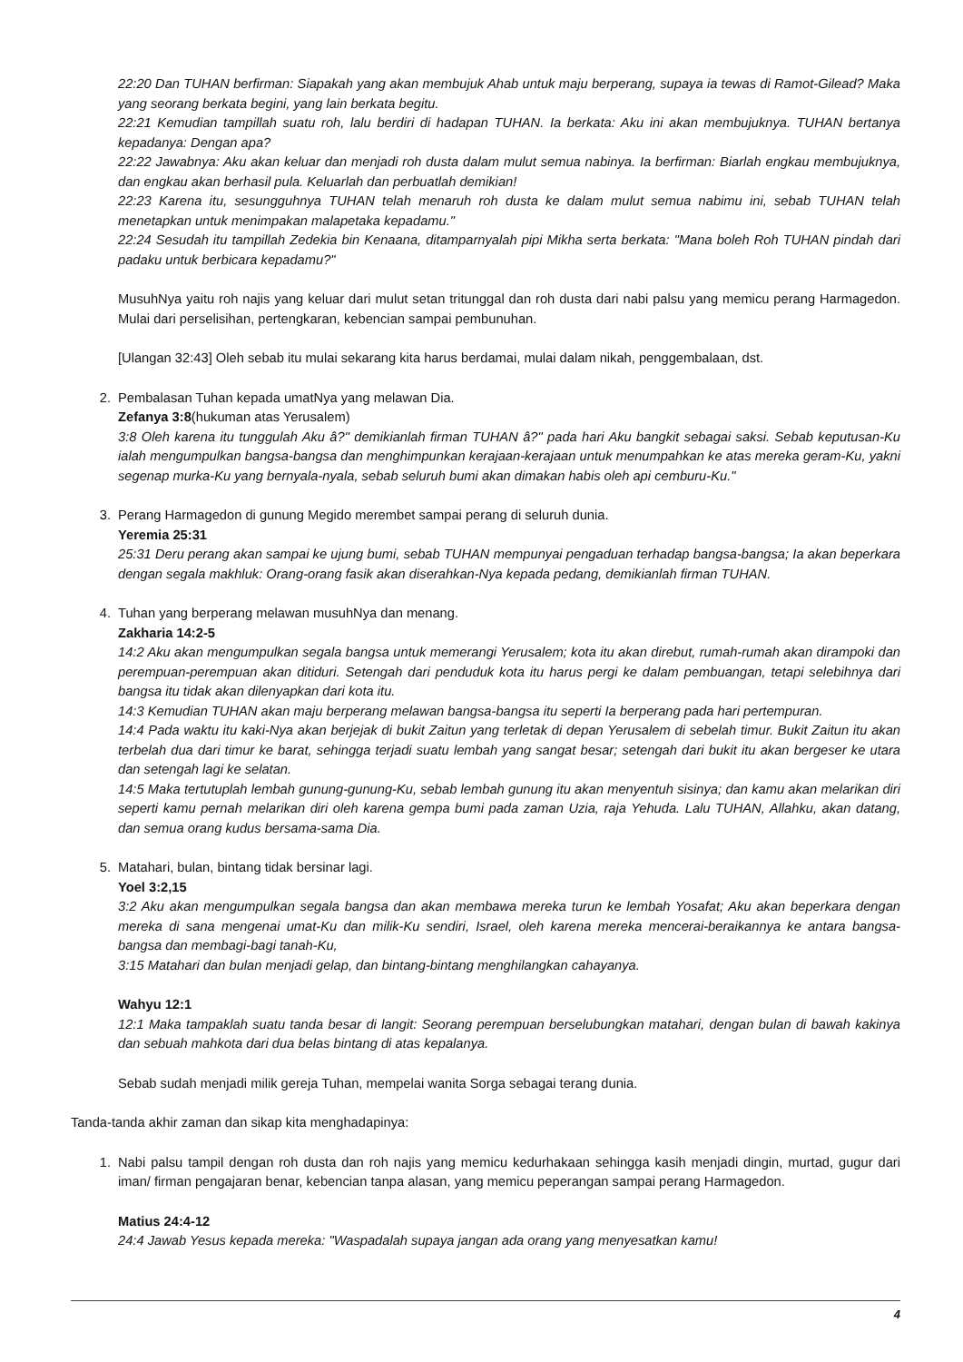22:20 Dan TUHAN berfirman: Siapakah yang akan membujuk Ahab untuk maju berperang, supaya ia tewas di Ramot-Gilead? Maka yang seorang berkata begini, yang lain berkata begitu.
22:21 Kemudian tampillah suatu roh, lalu berdiri di hadapan TUHAN. Ia berkata: Aku ini akan membujuknya. TUHAN bertanya kepadanya: Dengan apa?
22:22 Jawabnya: Aku akan keluar dan menjadi roh dusta dalam mulut semua nabinya. Ia berfirman: Biarlah engkau membujuknya, dan engkau akan berhasil pula. Keluarlah dan perbuatlah demikian!
22:23 Karena itu, sesungguhnya TUHAN telah menaruh roh dusta ke dalam mulut semua nabimu ini, sebab TUHAN telah menetapkan untuk menimpakan malapetaka kepadamu."
22:24 Sesudah itu tampillah Zedekia bin Kenaana, ditamparnyalah pipi Mikha serta berkata: "Mana boleh Roh TUHAN pindah dari padaku untuk berbicara kepadamu?"
MusuhNya yaitu roh najis yang keluar dari mulut setan tritunggal dan roh dusta dari nabi palsu yang memicu perang Harmagedon. Mulai dari perselisihan, pertengkaran, kebencian sampai pembunuhan.
[Ulangan 32:43] Oleh sebab itu mulai sekarang kita harus berdamai, mulai dalam nikah, penggembalaan, dst.
2. Pembalasan Tuhan kepada umatNya yang melawan Dia.
Zefanya 3:8(hukuman atas Yerusalem)
3:8 Oleh karena itu tunggulah Aku â?" demikianlah firman TUHAN â?" pada hari Aku bangkit sebagai saksi. Sebab keputusan-Ku ialah mengumpulkan bangsa-bangsa dan menghimpunkan kerajaan-kerajaan untuk menumpahkan ke atas mereka geram-Ku, yakni segenap murka-Ku yang bernyala-nyala, sebab seluruh bumi akan dimakan habis oleh api cemburu-Ku."
3. Perang Harmagedon di gunung Megido merembet sampai perang di seluruh dunia.
Yeremia 25:31
25:31 Deru perang akan sampai ke ujung bumi, sebab TUHAN mempunyai pengaduan terhadap bangsa-bangsa; Ia akan beperkara dengan segala makhluk: Orang-orang fasik akan diserahkan-Nya kepada pedang, demikianlah firman TUHAN.
4. Tuhan yang berperang melawan musuhNya dan menang.
Zakharia 14:2-5
14:2 Aku akan mengumpulkan segala bangsa untuk memerangi Yerusalem; kota itu akan direbut, rumah-rumah akan dirampoki dan perempuan-perempuan akan ditiduri. Setengah dari penduduk kota itu harus pergi ke dalam pembuangan, tetapi selebihnya dari bangsa itu tidak akan dilenyapkan dari kota itu.
14:3 Kemudian TUHAN akan maju berperang melawan bangsa-bangsa itu seperti Ia berperang pada hari pertempuran.
14:4 Pada waktu itu kaki-Nya akan berjejak di bukit Zaitun yang terletak di depan Yerusalem di sebelah timur. Bukit Zaitun itu akan terbelah dua dari timur ke barat, sehingga terjadi suatu lembah yang sangat besar; setengah dari bukit itu akan bergeser ke utara dan setengah lagi ke selatan.
14:5 Maka tertutuplah lembah gunung-gunung-Ku, sebab lembah gunung itu akan menyentuh sisinya; dan kamu akan melarikan diri seperti kamu pernah melarikan diri oleh karena gempa bumi pada zaman Uzia, raja Yehuda. Lalu TUHAN, Allahku, akan datang, dan semua orang kudus bersama-sama Dia.
5. Matahari, bulan, bintang tidak bersinar lagi.
Yoel 3:2,15
3:2 Aku akan mengumpulkan segala bangsa dan akan membawa mereka turun ke lembah Yosafat; Aku akan beperkara dengan mereka di sana mengenai umat-Ku dan milik-Ku sendiri, Israel, oleh karena mereka mencerai-beraikannya ke antara bangsa-bangsa dan membagi-bagi tanah-Ku,
3:15 Matahari dan bulan menjadi gelap, dan bintang-bintang menghilangkan cahayanya.
Wahyu 12:1
12:1 Maka tampaklah suatu tanda besar di langit: Seorang perempuan berselubungkan matahari, dengan bulan di bawah kakinya dan sebuah mahkota dari dua belas bintang di atas kepalanya.
Sebab sudah menjadi milik gereja Tuhan, mempelai wanita Sorga sebagai terang dunia.
Tanda-tanda akhir zaman dan sikap kita menghadapinya:
1. Nabi palsu tampil dengan roh dusta dan roh najis yang memicu kedurhakaan sehingga kasih menjadi dingin, murtad, gugur dari iman/ firman pengajaran benar, kebencian tanpa alasan, yang memicu peperangan sampai perang Harmagedon.
Matius 24:4-12
24:4 Jawab Yesus kepada mereka: "Waspadalah supaya jangan ada orang yang menyesatkan kamu!
4